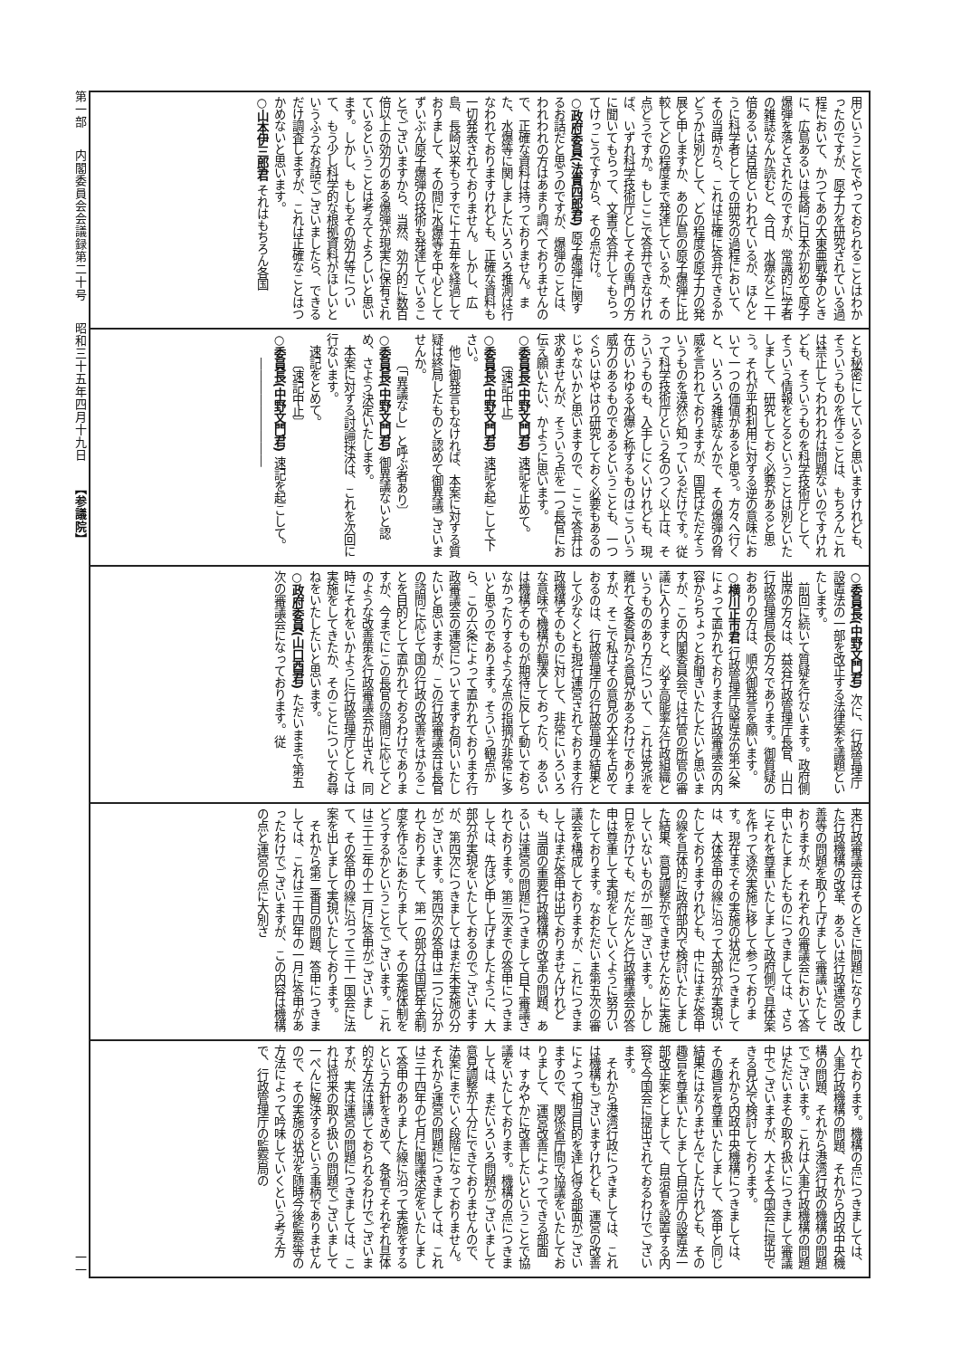第一部 内閣委員会会議録第二十号 昭和三十五年四月十九日 【参議院】
一一
用ということでやっておられることはわかったのですが、原子力を研究されている過程において、かつてあの大東亜戦争のときに、広島あるいは長崎に日本が初めて原子爆弾を落とされたのですが、常識的に学者の雑誌なんか読むと、今日、水爆など二十倍あるいは百倍といわれているが、ほんとうに科学者としての研究の過程において、その当時から、これは正確に答弁できるかどうかは別として、どの程度の原子力の発展と申しますか、あの広島の原子爆弾に比較してどの程度まで発達しているか、その点どうですか。もしここで答弁できなければ、いずれ科学技術庁としてその専門の方に聞いてもらって、文書で答弁してもらってけっこうですから、その点だけ。
○政府委員(法貴四郎君) 原子爆弾に関するお話だと思うのですが、爆弾のことは、われわれの方はあまり調べておりませんので、正確な資料は持っておりません。また、水爆等に関しましたいろいろ推測は行なわれておりますけれども、正確な資料も一切発表されておりません。しかし、広島、長崎以来もうすでに十五年を経過しておりまして、その間に水爆等を中心としてずいぶん原子爆弾の技術も発達していることでございますから、当然、効力的に数百倍以上の効力のある爆弾が現実に保有されているということは考えてよろしいと思います。しかし、もしもその効力等について、もう少し科学的な根拠資料がほしいというふうなお話でございましたら、できるだけ調査しますが、これは正確なことはつかめないと思います。
○山本伊三郎君 それはもちろん各国
とも秘密にしていると思いますけれども、そういうものを作ることは、もちろんこれは禁止してわれわれは問題ないのですけれども、そういうものを科学技術庁として、そういう情報をとるということは別といたしまして、研究しておく必要があると思う。それが平和利用に対する逆の意味において一つの価値があると思う。方々へ行くと、いろいろ雑誌なんかで、その爆弾の脅威を言われておりますが、国民はただそういうものを漠然と知っているだけです。従って科学技術庁という名のつく以上は、そういうものも、入手しにくいけれども、現在のいわゆる水爆と称するものはこういう威力のあるものであるということも、一つぐらいはやはり研究しておく必要もあるのじゃないかと思いますので、ここで答弁は求めませんが、そういう点を一つ長官にお伝え願いたい、かように思います。
○委員長(中野文門君) 速記を止めて。
〔速記中止〕
○委員長(中野文門君) 速記を起こして下さい。
他に御発言もなければ、本案に対する質疑は終局したものと認めて御異議ございませんか。
〔「異議なし」と呼ぶ者あり〕
○委員長(中野文門君) 御異議ないと認め、さよう決定いたします。
本案に対する討論採決は、これを次回に行ないます。
速記をとめて。
〔速記中止〕
○委員長(中野文門君) 速記を起こして。
―――――――――
○委員長(中野文門君) 次に、行政管理庁設置法の一部を改正する法律案を議題といたします。
前回に続いて質疑を行ないます。政府側出席の方々は、益谷行政管理庁長官、山口行政管理局長の方々であります。御質疑のおありの方は、順次御発言を願います。
○横川正市君 行政管理庁設置法の第六条によって置かれております行政審議会の内容からちょっとお聞きいたしたいと思いますが、この内閣委員会では行管の所管の審議に入りますと、必ず高能率な行政組織というもののあり方について、これは党派を離れて各委員から意見があるわけでありますが、そこで私はその意見の大半を占めておるのは、行政管理庁の行政管理の結果として少なくとも現行運営されております行政機構そのものに対して、非常にいろいろな意味で機構が輻湊しておったり、あるいは機構そのものが期待に反して動いておらなかったりするような点の指摘が非常に多いと思うのであります。そういう観点から、この六条によって置かれております行政審議会の運営についてまずお伺いいたしたいと思いますが、この行政審議会は長官の諮問に応じて国の行政の改善をはかることを目的として置かれておるわけでありますが、今までにこの長官の諮問に応じてどのような改善策を行政審議会が出され、同時にそれをいかように行政管理庁としては実施をしてきたか、そのことについてお尋ねをいたしたいと思います。
○政府委員(山口酉君) ただいままで第五次の審議会になっております。従
来行政審議会はそのときに問題になりました行政機構の改革、あるいは行政運営の改善等の問題を取り上げまして審議いたしておりますが、それぞれの審議会において答申いたしましたものにつきましては、さらにそれを尊重いたしまして政府側で具体案を作って逐次実施に移して参っております。現在までその実施の状況につきましては、大体答申の線に沿って大部分が実現いたしておりますけれども、中にはまだ答申の線を具体的に政府部内で検討いたしました結果、意見調整ができませんために実施していないものが一部ございます。しかし日をかけても、だんだんと行政審議会の答申は尊重して実現をしていくように努力いたしております。なおただいま第五次の審議会を構成しておりますが、これにつきましてはまだ答申は出ておりませんけれども、当面の重要行政機構の改革の問題、あるいは運営の問題につきまして目下審議されております。第三次までの答申につきましては、先ほど申し上げましたように、大部分が実現をいたしておるのでございますが、第四次につきましてはまだ未実施の分がございます。第四次の答申は二つに分かれておりまして、第一の部分は国民年金制度を作るにあたりまして、その実施体制をどうするかということでございます。これは三十三年の十二月に答申がございまして、その答申の線に沿って三十一国会に法案を出しまして実現いたしております。
それから第二番目の問題、答申につきましては、これは三十四年の一月に答申があったわけでございますが、この内容は機構の点と運営の点に大別さ
れております。機構の点につきましては、人事行政機構の問題、それから内政中央機構の問題、それから港湾行政の機構の問題でございます。これは人事行政機構の問題はただいまその取り扱いにつきまして審議中でございますが、大よそ今国会に提出できる見込で検討しております。
それから内政中央機構につきましては、その趣旨を尊重いたしまして、答申と同じ結果にはなりませんでしたけれども、その趣旨を尊重いたしまして自治庁の設置法一部改正案としまして、自治省を設置する内容で今国会に提出されておるわけでございます。
それから港湾行政につきましては、これは機構もございますけれども、運営の改善によって相当目的を達し得る部面がございますので、関係省庁間で協議をいたしておりまして、運営改善によってできる部面は、すみやかに改善したいということで協議をいたしております。機構の点につきましては、まだいろいろ問題がございまして意見調整が十分にできておりませんので、法案にまでいく段階になっておりません。それから運営の問題につきましては、これは三十四年の七月に閣議決定をいたしまして答申のありました線に沿って実施をするという方針をきめて、各省でそれぞれ具体的な方法は講じておられるわけでございますが、実は運営の問題につきましては、これは将来の取り扱いの問題でございまして一ぺんに解決するという事柄でありませんので、その実施の状況を随時今後監察等の方法によって吟味していくという考え方で、行政管理庁の監察局の